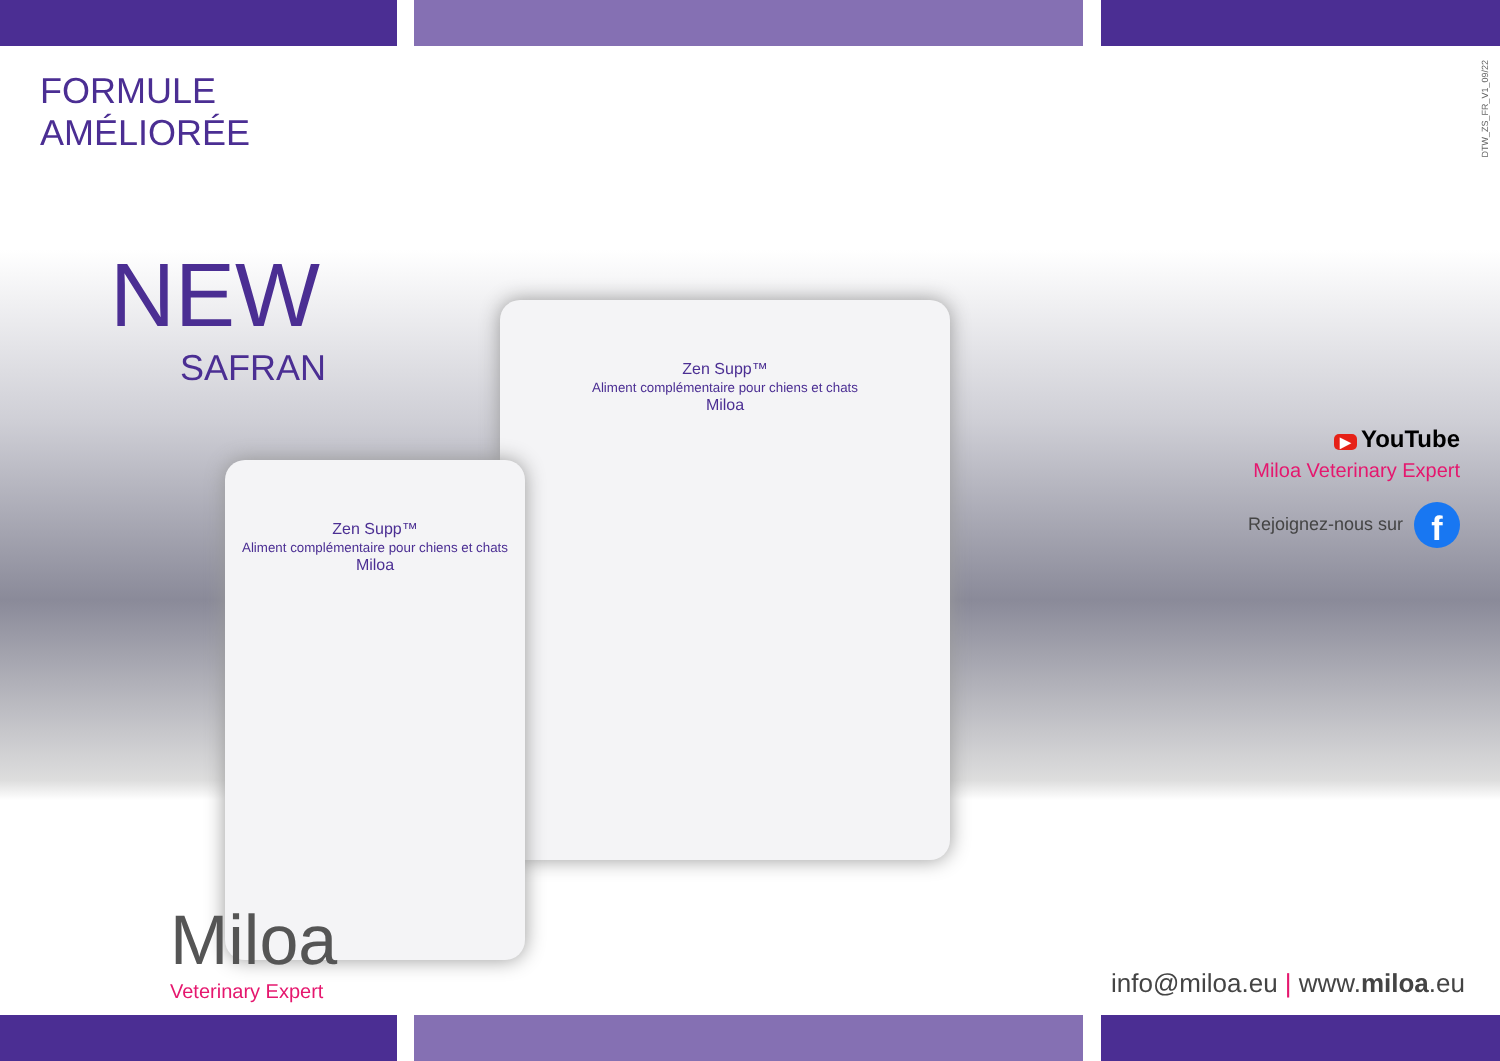FORMULE AMÉLIORÉE
NEW
SAFRAN
DTW_ZS_FR_V1_09/22
Zen Supp™
Aliment complémentaire pour chiens et chats
Miloa
Zen Supp™
Aliment complémentaire pour chiens et chats
Miloa
▶ YouTube
Miloa Veterinary Expert
Rejoignez-nous sur f
Miloa
Veterinary Expert
info@miloa.eu | www.miloa.eu